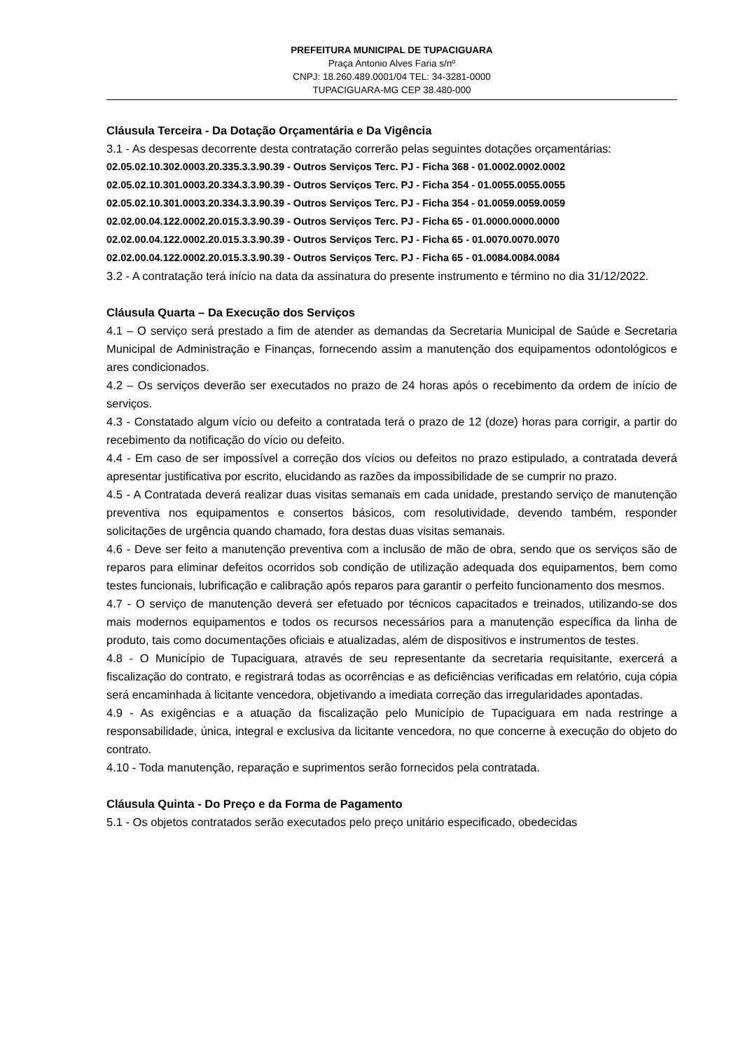PREFEITURA MUNICIPAL DE TUPACIGUARA
Praça Antonio Alves Faria s/nº
CNPJ: 18.260.489.0001/04 TEL: 34-3281-0000
TUPACIGUARA-MG CEP 38.480-000
Cláusula Terceira - Da Dotação Orçamentária e Da Vigência
3.1 - As despesas decorrente desta contratação correrão pelas seguintes dotações orçamentárias:
02.05.02.10.302.0003.20.335.3.3.90.39 - Outros Serviços Terc. PJ - Ficha 368 - 01.0002.0002.0002
02.05.02.10.301.0003.20.334.3.3.90.39 - Outros Serviços Terc. PJ - Ficha 354 - 01.0055.0055.0055
02.05.02.10.301.0003.20.334.3.3.90.39 - Outros Serviços Terc. PJ - Ficha 354 - 01.0059.0059.0059
02.02.00.04.122.0002.20.015.3.3.90.39 - Outros Serviços Terc. PJ - Ficha 65 - 01.0000.0000.0000
02.02.00.04.122.0002.20.015.3.3.90.39 - Outros Serviços Terc. PJ - Ficha 65 - 01.0070.0070.0070
02.02.00.04.122.0002.20.015.3.3.90.39 - Outros Serviços Terc. PJ - Ficha 65 - 01.0084.0084.0084
3.2 - A contratação terá início na data da assinatura do presente instrumento e término no dia 31/12/2022.
Cláusula Quarta – Da Execução dos Serviços
4.1 – O serviço será prestado a fim de atender as demandas da Secretaria Municipal de Saúde e Secretaria Municipal de Administração e Finanças, fornecendo assim a manutenção dos equipamentos odontológicos e ares condicionados.
4.2 – Os serviços deverão ser executados no prazo de 24 horas após o recebimento da ordem de início de serviços.
4.3 - Constatado algum vício ou defeito a contratada terá o prazo de 12 (doze) horas para corrigir, a partir do recebimento da notificação do vício ou defeito.
4.4 - Em caso de ser impossível a correção dos vícios ou defeitos no prazo estipulado, a contratada deverá apresentar justificativa por escrito, elucidando as razões da impossibilidade de se cumprir no prazo.
4.5 - A Contratada deverá realizar duas visitas semanais em cada unidade, prestando serviço de manutenção preventiva nos equipamentos e consertos básicos, com resolutividade, devendo também, responder solicitações de urgência quando chamado, fora destas duas visitas semanais.
4.6 - Deve ser feito a manutenção preventiva com a inclusão de mão de obra, sendo que os serviços são de reparos para eliminar defeitos ocorridos sob condição de utilização adequada dos equipamentos, bem como testes funcionais, lubrificação e calibração após reparos para garantir o perfeito funcionamento dos mesmos.
4.7 - O serviço de manutenção deverá ser efetuado por técnicos capacitados e treinados, utilizando-se dos mais modernos equipamentos e todos os recursos necessários para a manutenção específica da linha de produto, tais como documentações oficiais e atualizadas, além de dispositivos e instrumentos de testes.
4.8 - O Município de Tupaciguara, através de seu representante da secretaria requisitante, exercerá a fiscalização do contrato, e registrará todas as ocorrências e as deficiências verificadas em relatório, cuja cópia será encaminhada à licitante vencedora, objetivando a imediata correção das irregularidades apontadas.
4.9 - As exigências e a atuação da fiscalização pelo Município de Tupaciguara em nada restringe a responsabilidade, única, integral e exclusiva da licitante vencedora, no que concerne à execução do objeto do contrato.
4.10 - Toda manutenção, reparação e suprimentos serão fornecidos pela contratada.
Cláusula Quinta - Do Preço e da Forma de Pagamento
5.1 - Os objetos contratados serão executados pelo preço unitário especificado, obedecidas